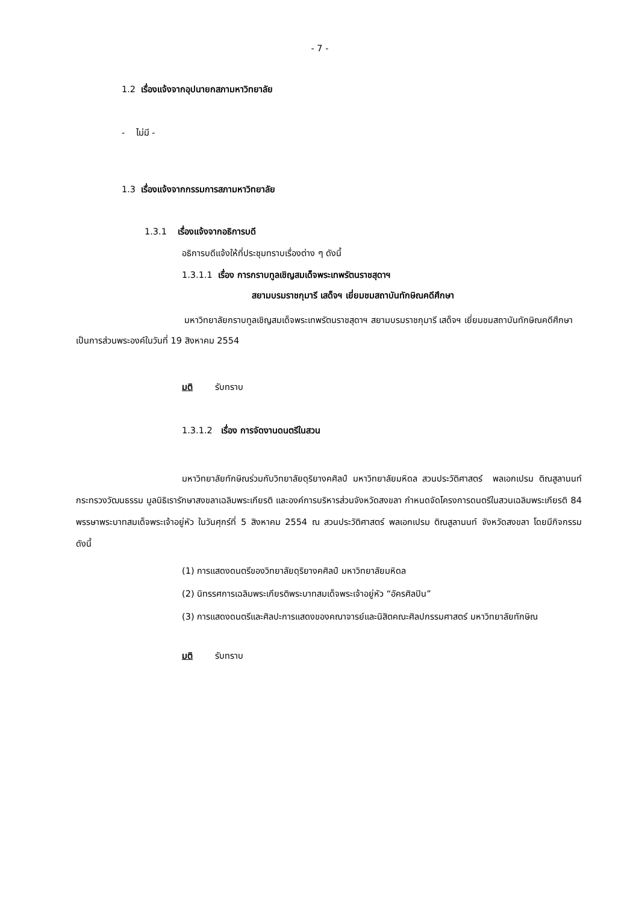- 7 -
1.2 เรื่องแจ้งจากอุปนายกสภามหาวิทยาลัย
- ไม่มี -
1.3 เรื่องแจ้งจากกรรมการสภามหาวิทยาลัย
1.3.1 เรื่องแจ้งจากอธิการบดี
อธิการบดีแจ้งให้ที่ประชุมทราบเรื่องต่าง ๆ ดังนี้
1.3.1.1 เรื่อง การกราบทูลเชิญสมเด็จพระเทพรัตนราชสุดาฯ
สยามบรมราชกุมารี เสด็จฯ เยี่ยมชมสถาบันทักษิณคดีศึกษา
มหาวิทยาลัยกราบทูลเชิญสมเด็จพระเทพรัตนราชสุดาฯ สยามบรมราชกุมารี เสด็จฯ เยี่ยมชมสถาบันทักษิณคดีศึกษาเป็นการส่วนพระองค์ในวันที่ 19 สิงหาคม 2554
มติ รับทราบ
1.3.1.2 เรื่อง การจัดงานดนตรีในสวน
มหาวิทยาลัยทักษิณร่วมกับวิทยาลัยดุริยางคศิลป์ มหาวิทยาลัยมหิดล สวนประวัติศาสตร์ พลเอกเปรม ติณสูลานนท์ กระทรวงวัฒนธรรม มูลนิธิเรารักษาสงขลาเฉลิมพระเกียรติ และองค์การบริหารส่วนจังหวัดสงขลา กำหนดจัดโครงการดนตรีในสวนเฉลิมพระเกียรติ 84 พรรษาพระบาทสมเด็จพระเจ้าอยู่หัว ในวันศุกร์ที่ 5 สิงหาคม 2554 ณ สวนประวัติศาสตร์ พลเอกเปรม ติณสูลานนท์ จังหวัดสงขลา โดยมีกิจกรรม ดังนี้
(1) การแสดงดนตรีของวิทยาลัยดุริยางคศิลป์ มหาวิทยาลัยมหิดล
(2) นิทรรศการเฉลิมพระเกียรติพระบาทสมเด็จพระเจ้าอยู่หัว “อัครศิลปิน”
(3) การแสดงดนตรีและศิลปะการแสดงของคณาจารย์และนิสิตคณะศิลปกรรมศาสตร์ มหาวิทยาลัยทักษิณ
มติ รับทราบ